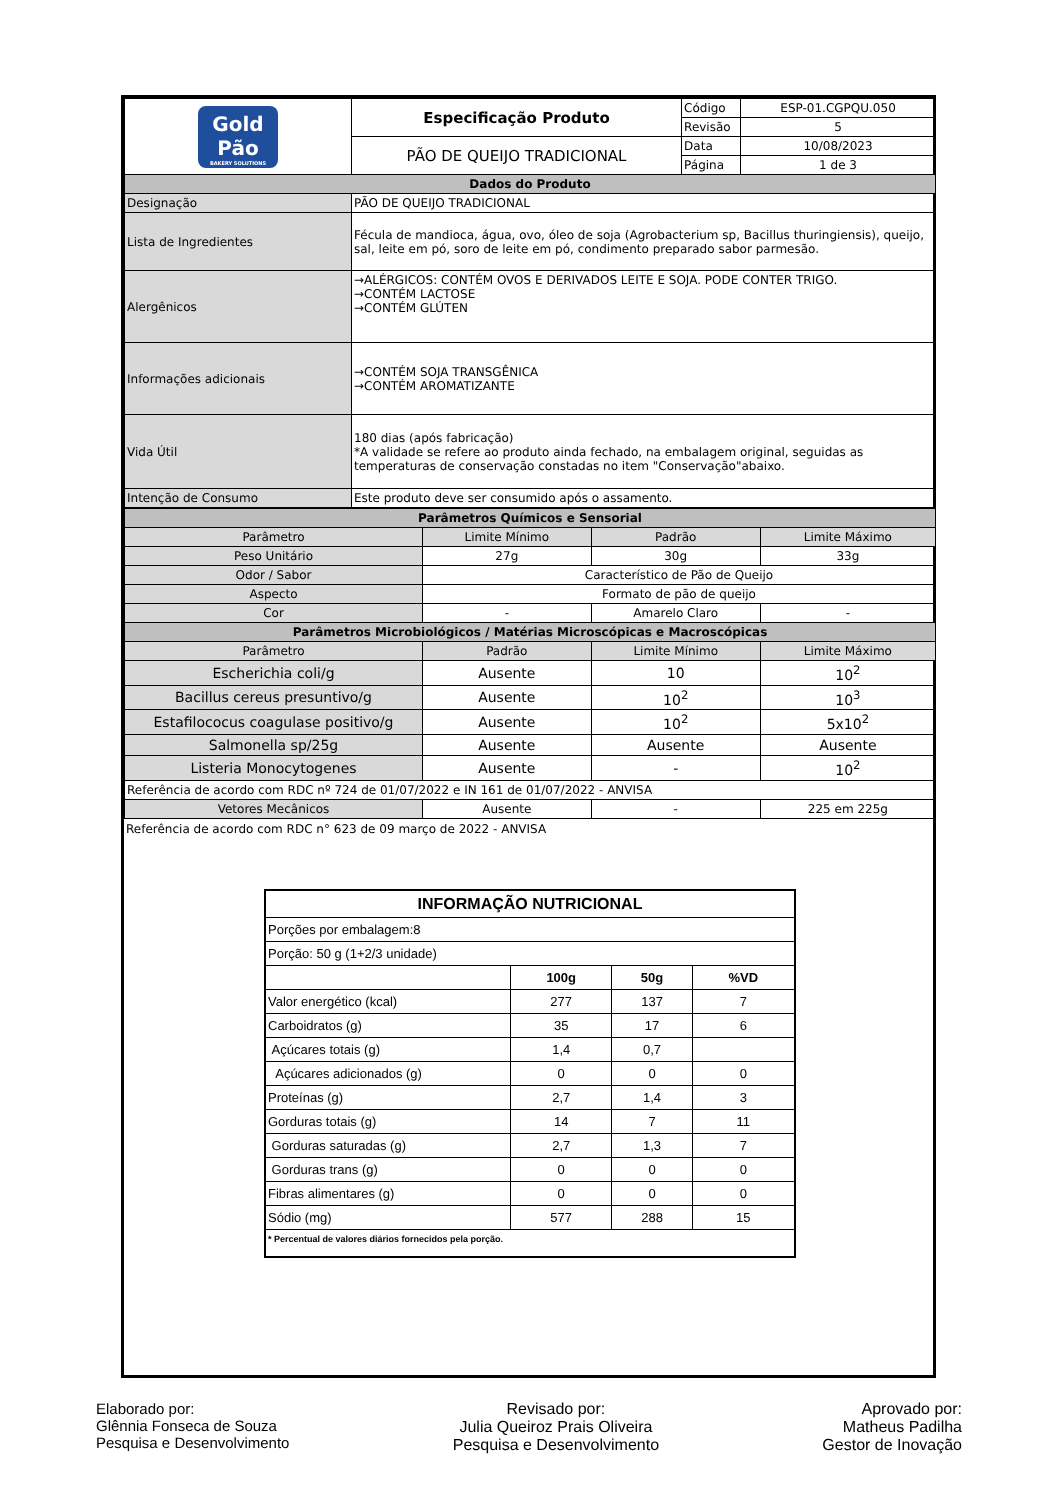| Gold Pão BAKERY SOLUTIONS | Especificação Produto | Código | ESP-01.CGPQU.050 |
| | | Revisão | 5 |
| | PÃO DE QUEIJO TRADICIONAL | Data | 10/08/2023 |
| | | Página | 1 de 3 |
| Dados do Produto | | | |
| Designação | PÃO DE QUEIJO TRADICIONAL | | |
| Lista de Ingredientes | Fécula de mandioca, água, ovo, óleo de soja (Agrobacterium sp, Bacillus thuringiensis), queijo, sal, leite em pó, soro de leite em pó, condimento preparado sabor parmesão. | | |
| Alergênicos | →ALÉRGICOS: CONTÉM OVOS E DERIVADOS LEITE E SOJA. PODE CONTER TRIGO. →CONTÉM LACTOSE →CONTÉM GLÚTEN | | |
| Informações adicionais | →CONTÉM SOJA TRANSGÊNICA →CONTÉM AROMATIZANTE | | |
| Vida Útil | 180 dias (após fabricação) *A validade se refere ao produto ainda fechado, na embalagem original, seguidas as temperaturas de conservação constadas no item "Conservação"abaixo. | | |
| Intenção de Consumo | Este produto deve ser consumido após o assamento. | | |
| Parâmetros Químicos e Sensorial | | | |
| Parâmetro | Limite Mínimo | Padrão | Limite Máximo |
| Peso Unitário | 27g | 30g | 33g |
| Odor / Sabor | Característico de Pão de Queijo | | |
| Aspecto | Formato de pão de queijo | | |
| Cor | - | Amarelo Claro | - |
| Parâmetros Microbiológicos / Matérias Microscópicas e Macroscópicas | | | |
| Parâmetro | Padrão | Limite Mínimo | Limite Máximo |
| Escherichia coli/g | Ausente | 10 | 10<sup>2</sup> |
| Bacillus cereus presuntivo/g | Ausente | 10<sup>2</sup> | 10<sup>3</sup> |
| Estafilococus coagulase positivo/g | Ausente | 10<sup>2</sup> | 5x10<sup>2</sup> |
| Salmonella sp/25g | Ausente | Ausente | Ausente |
| Listeria Monocytogenes | Ausente | - | 10<sup>2</sup> |
| Referência de acordo com RDC nº 724 de 01/07/2022 e IN 161 de 01/07/2022 - ANVISA | | | |
| Vetores Mecânicos | Ausente | - | 225 em 225g |
Referência de acordo com RDC n° 623 de 09 março de 2022 - ANVISA
| INFORMAÇÃO NUTRICIONAL | | | |
| Porções por embalagem:8 | | | |
| Porção: 50 g (1+2/3 unidade) | | | |
| | 100g | 50g | %VD |
| Valor energético (kcal) | 277 | 137 | 7 |
| Carboidratos (g) | 35 | 17 | 6 |
| Açúcares totais (g) | 1,4 | 0,7 | |
| Açúcares adicionados (g) | 0 | 0 | 0 |
| Proteínas (g) | 2,7 | 1,4 | 3 |
| Gorduras totais (g) | 14 | 7 | 11 |
| Gorduras saturadas (g) | 2,7 | 1,3 | 7 |
| Gorduras trans (g) | 0 | 0 | 0 |
| Fibras alimentares (g) | 0 | 0 | 0 |
| Sódio (mg) | 577 | 288 | 15 |
| * Percentual de valores diários fornecidos pela porção. | | | |
Elaborado por:
Glênnia Fonseca de Souza
Pesquisa e Desenvolvimento
Revisado por:
Julia Queiroz Prais Oliveira
Pesquisa e Desenvolvimento
Aprovado por:
Matheus Padilha
Gestor de Inovação